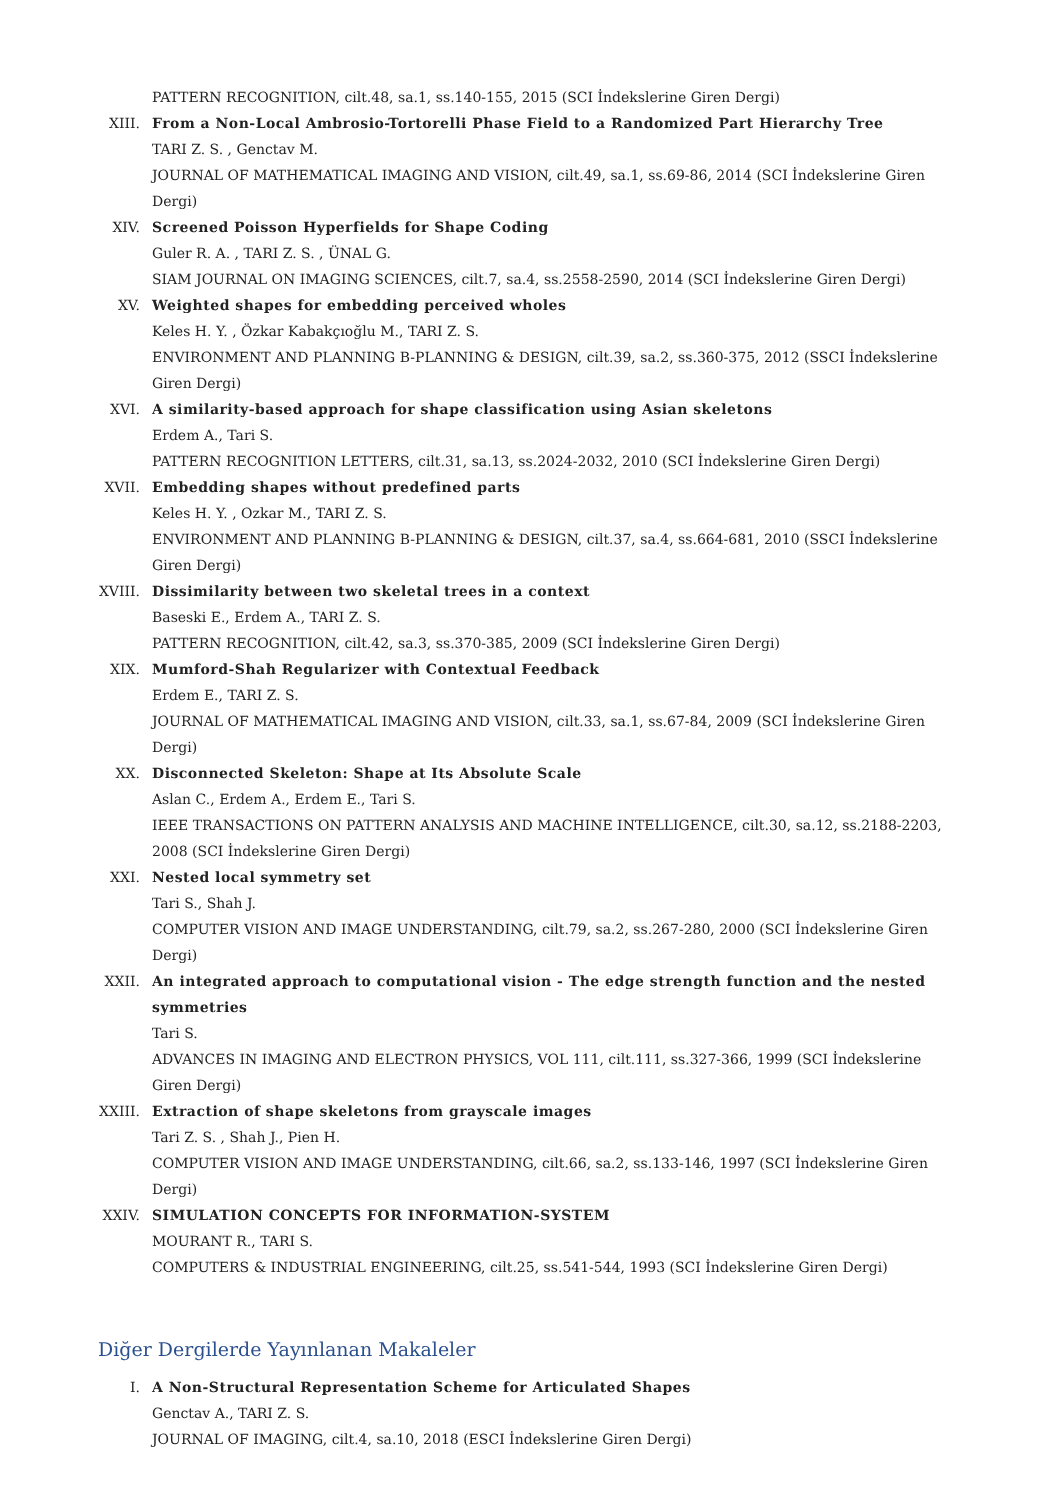PATTERN RECOGNITION, cilt.48, sa.1, ss.140-155, 2015 (SCI İndekslerine Giren Dergi)
XIII. From a Non-Local Ambrosio-Tortorelli Phase Field to a Randomized Part Hierarchy Tree
TARI Z. S. , Genctav M.
JOURNAL OF MATHEMATICAL IMAGING AND VISION, cilt.49, sa.1, ss.69-86, 2014 (SCI İndekslerine Giren Dergi)
XIV. Screened Poisson Hyperfields for Shape Coding
Guler R. A. , TARI Z. S. , ÜNAL G.
SIAM JOURNAL ON IMAGING SCIENCES, cilt.7, sa.4, ss.2558-2590, 2014 (SCI İndekslerine Giren Dergi)
XV. Weighted shapes for embedding perceived wholes
Keles H. Y. , Özkar Kabakçıoğlu M., TARI Z. S.
ENVIRONMENT AND PLANNING B-PLANNING & DESIGN, cilt.39, sa.2, ss.360-375, 2012 (SSCI İndekslerine Giren Dergi)
XVI. A similarity-based approach for shape classification using Asian skeletons
Erdem A., Tari S.
PATTERN RECOGNITION LETTERS, cilt.31, sa.13, ss.2024-2032, 2010 (SCI İndekslerine Giren Dergi)
XVII. Embedding shapes without predefined parts
Keles H. Y. , Ozkar M., TARI Z. S.
ENVIRONMENT AND PLANNING B-PLANNING & DESIGN, cilt.37, sa.4, ss.664-681, 2010 (SSCI İndekslerine Giren Dergi)
XVIII. Dissimilarity between two skeletal trees in a context
Baseski E., Erdem A., TARI Z. S.
PATTERN RECOGNITION, cilt.42, sa.3, ss.370-385, 2009 (SCI İndekslerine Giren Dergi)
XIX. Mumford-Shah Regularizer with Contextual Feedback
Erdem E., TARI Z. S.
JOURNAL OF MATHEMATICAL IMAGING AND VISION, cilt.33, sa.1, ss.67-84, 2009 (SCI İndekslerine Giren Dergi)
XX. Disconnected Skeleton: Shape at Its Absolute Scale
Aslan C., Erdem A., Erdem E., Tari S.
IEEE TRANSACTIONS ON PATTERN ANALYSIS AND MACHINE INTELLIGENCE, cilt.30, sa.12, ss.2188-2203, 2008 (SCI İndekslerine Giren Dergi)
XXI. Nested local symmetry set
Tari S., Shah J.
COMPUTER VISION AND IMAGE UNDERSTANDING, cilt.79, sa.2, ss.267-280, 2000 (SCI İndekslerine Giren Dergi)
XXII. An integrated approach to computational vision - The edge strength function and the nested symmetries
Tari S.
ADVANCES IN IMAGING AND ELECTRON PHYSICS, VOL 111, cilt.111, ss.327-366, 1999 (SCI İndekslerine Giren Dergi)
XXIII. Extraction of shape skeletons from grayscale images
Tari Z. S. , Shah J., Pien H.
COMPUTER VISION AND IMAGE UNDERSTANDING, cilt.66, sa.2, ss.133-146, 1997 (SCI İndekslerine Giren Dergi)
XXIV. SIMULATION CONCEPTS FOR INFORMATION-SYSTEM
MOURANT R., TARI S.
COMPUTERS & INDUSTRIAL ENGINEERING, cilt.25, ss.541-544, 1993 (SCI İndekslerine Giren Dergi)
Diğer Dergilerde Yayınlanan Makaleler
I. A Non-Structural Representation Scheme for Articulated Shapes
Genctav A., TARI Z. S.
JOURNAL OF IMAGING, cilt.4, sa.10, 2018 (ESCI İndekslerine Giren Dergi)